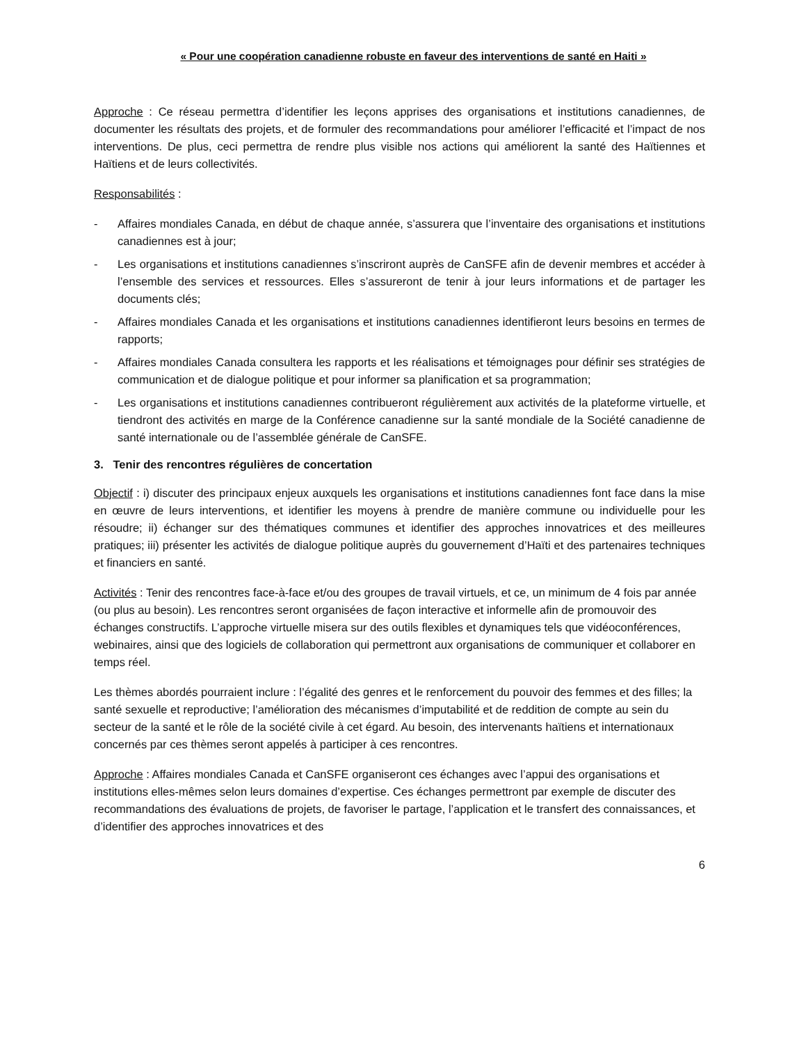« Pour une coopération canadienne robuste en faveur des interventions de santé en Haiti »
Approche : Ce réseau permettra d’identifier les leçons apprises des organisations et institutions canadiennes, de documenter les résultats des projets, et de formuler des recommandations pour améliorer l’efficacité et l’impact de nos interventions. De plus, ceci permettra de rendre plus visible nos actions qui améliorent la santé des Haïtiennes et Haïtiens et de leurs collectivités.
Responsabilités :
- Affaires mondiales Canada, en début de chaque année, s’assurera que l’inventaire des organisations et institutions canadiennes est à jour;
- Les organisations et institutions canadiennes s’inscriront auprès de CanSFE afin de devenir membres et accéder à l’ensemble des services et ressources. Elles s’assureront de tenir à jour leurs informations et de partager les documents clés;
- Affaires mondiales Canada et les organisations et institutions canadiennes identifieront leurs besoins en termes de rapports;
- Affaires mondiales Canada consultera les rapports et les réalisations et témoignages pour définir ses stratégies de communication et de dialogue politique et pour informer sa planification et sa programmation;
- Les organisations et institutions canadiennes contribueront régulièrement aux activités de la plateforme virtuelle, et tiendront des activités en marge de la Conférence canadienne sur la santé mondiale de la Société canadienne de santé internationale ou de l’assemblée générale de CanSFE.
3. Tenir des rencontres régulières de concertation
Objectif : i) discuter des principaux enjeux auxquels les organisations et institutions canadiennes font face dans la mise en œuvre de leurs interventions, et identifier les moyens à prendre de manière commune ou individuelle pour les résoudre; ii) échanger sur des thématiques communes et identifier des approches innovatrices et des meilleures pratiques; iii) présenter les activités de dialogue politique auprès du gouvernement d’Haïti et des partenaires techniques et financiers en santé.
Activités : Tenir des rencontres face-à-face et/ou des groupes de travail virtuels, et ce, un minimum de 4 fois par année (ou plus au besoin). Les rencontres seront organisées de façon interactive et informelle afin de promouvoir des échanges constructifs. L’approche virtuelle misera sur des outils flexibles et dynamiques tels que vidéoconférences, webinaires, ainsi que des logiciels de collaboration qui permettront aux organisations de communiquer et collaborer en temps réel.
Les thèmes abordés pourraient inclure : l’égalité des genres et le renforcement du pouvoir des femmes et des filles; la santé sexuelle et reproductive; l’amélioration des mécanismes d’imputabilité et de reddition de compte au sein du secteur de la santé et le rôle de la société civile à cet égard. Au besoin, des intervenants haïtiens et internationaux concernés par ces thèmes seront appelés à participer à ces rencontres.
Approche : Affaires mondiales Canada et CanSFE organiseront ces échanges avec l’appui des organisations et institutions elles-mêmes selon leurs domaines d’expertise. Ces échanges permettront par exemple de discuter des recommandations des évaluations de projets, de favoriser le partage, l’application et le transfert des connaissances, et d’identifier des approches innovatrices et des
6